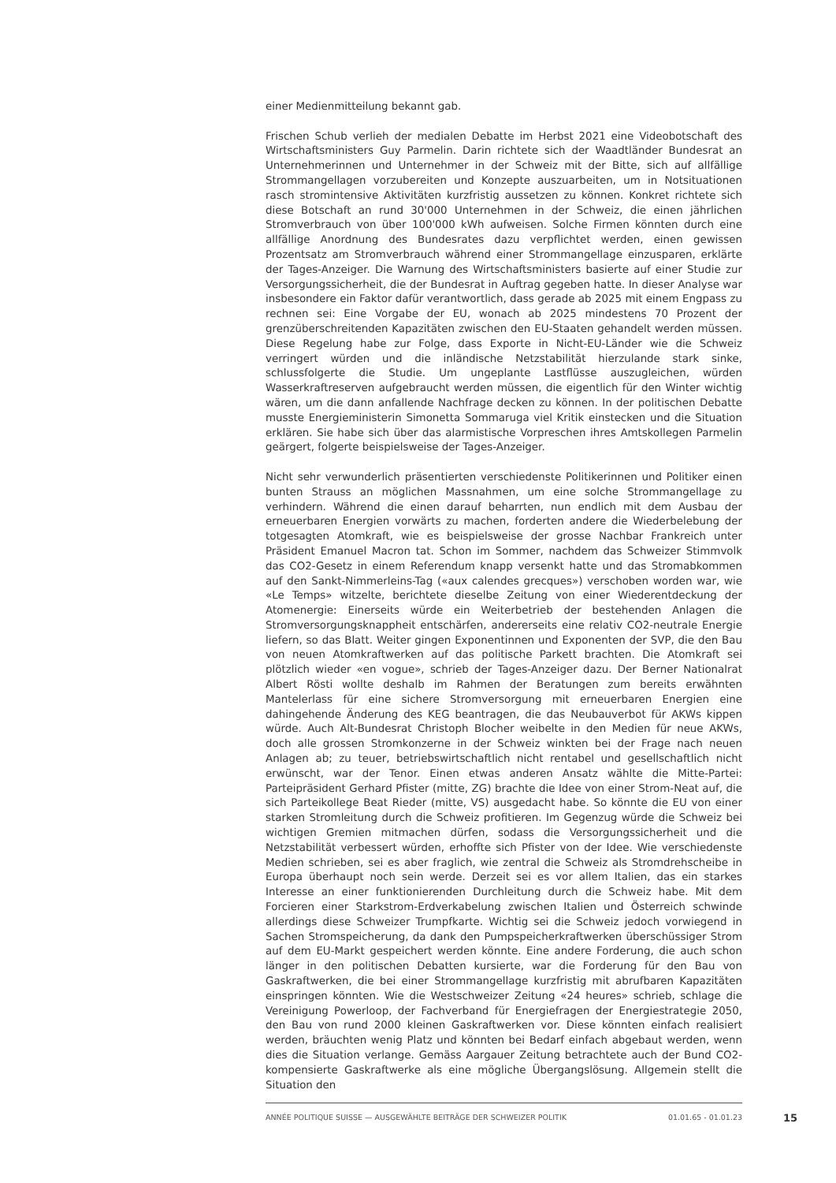einer Medienmitteilung bekannt gab.
Frischen Schub verlieh der medialen Debatte im Herbst 2021 eine Videobotschaft des Wirtschaftsministers Guy Parmelin. Darin richtete sich der Waadtländer Bundesrat an Unternehmerinnen und Unternehmer in der Schweiz mit der Bitte, sich auf allfällige Strommangellagen vorzubereiten und Konzepte auszuarbeiten, um in Notsituationen rasch stromintensive Aktivitäten kurzfristig aussetzen zu können. Konkret richtete sich diese Botschaft an rund 30'000 Unternehmen in der Schweiz, die einen jährlichen Stromverbrauch von über 100'000 kWh aufweisen. Solche Firmen könnten durch eine allfällige Anordnung des Bundesrates dazu verpflichtet werden, einen gewissen Prozentsatz am Stromverbrauch während einer Strommangellage einzusparen, erklärte der Tages-Anzeiger. Die Warnung des Wirtschaftsministers basierte auf einer Studie zur Versorgungssicherheit, die der Bundesrat in Auftrag gegeben hatte. In dieser Analyse war insbesondere ein Faktor dafür verantwortlich, dass gerade ab 2025 mit einem Engpass zu rechnen sei: Eine Vorgabe der EU, wonach ab 2025 mindestens 70 Prozent der grenzüberschreitenden Kapazitäten zwischen den EU-Staaten gehandelt werden müssen. Diese Regelung habe zur Folge, dass Exporte in Nicht-EU-Länder wie die Schweiz verringert würden und die inländische Netzstabilität hierzulande stark sinke, schlussfolgerte die Studie. Um ungeplante Lastflüsse auszugleichen, würden Wasserkraftreserven aufgebraucht werden müssen, die eigentlich für den Winter wichtig wären, um die dann anfallende Nachfrage decken zu können. In der politischen Debatte musste Energieministerin Simonetta Sommaruga viel Kritik einstecken und die Situation erklären. Sie habe sich über das alarmistische Vorpreschen ihres Amtskollegen Parmelin geärgert, folgerte beispielsweise der Tages-Anzeiger.
Nicht sehr verwunderlich präsentierten verschiedenste Politikerinnen und Politiker einen bunten Strauss an möglichen Massnahmen, um eine solche Strommangellage zu verhindern. Während die einen darauf beharrten, nun endlich mit dem Ausbau der erneuerbaren Energien vorwärts zu machen, forderten andere die Wiederbelebung der totgesagten Atomkraft, wie es beispielsweise der grosse Nachbar Frankreich unter Präsident Emanuel Macron tat. Schon im Sommer, nachdem das Schweizer Stimmvolk das CO2-Gesetz in einem Referendum knapp versenkt hatte und das Stromabkommen auf den Sankt-Nimmerleins-Tag («aux calendes grecques») verschoben worden war, wie «Le Temps» witzelte, berichtete dieselbe Zeitung von einer Wiederentdeckung der Atomenergie: Einerseits würde ein Weiterbetrieb der bestehenden Anlagen die Stromversorgungsknappheit entschärfen, andererseits eine relativ CO2-neutrale Energie liefern, so das Blatt. Weiter gingen Exponentinnen und Exponenten der SVP, die den Bau von neuen Atomkraftwerken auf das politische Parkett brachten. Die Atomkraft sei plötzlich wieder «en vogue», schrieb der Tages-Anzeiger dazu. Der Berner Nationalrat Albert Rösti wollte deshalb im Rahmen der Beratungen zum bereits erwähnten Mantelerlass für eine sichere Stromversorgung mit erneuerbaren Energien eine dahingehende Änderung des KEG beantragen, die das Neubauverbot für AKWs kippen würde. Auch Alt-Bundesrat Christoph Blocher weibelte in den Medien für neue AKWs, doch alle grossen Stromkonzerne in der Schweiz winkten bei der Frage nach neuen Anlagen ab; zu teuer, betriebswirtschaftlich nicht rentabel und gesellschaftlich nicht erwünscht, war der Tenor. Einen etwas anderen Ansatz wählte die Mitte-Partei: Parteipräsident Gerhard Pfister (mitte, ZG) brachte die Idee von einer Strom-Neat auf, die sich Parteikollege Beat Rieder (mitte, VS) ausgedacht habe. So könnte die EU von einer starken Stromleitung durch die Schweiz profitieren. Im Gegenzug würde die Schweiz bei wichtigen Gremien mitmachen dürfen, sodass die Versorgungssicherheit und die Netzstabilität verbessert würden, erhoffte sich Pfister von der Idee. Wie verschiedenste Medien schrieben, sei es aber fraglich, wie zentral die Schweiz als Stromdrehscheibe in Europa überhaupt noch sein werde. Derzeit sei es vor allem Italien, das ein starkes Interesse an einer funktionierenden Durchleitung durch die Schweiz habe. Mit dem Forcieren einer Starkstrom-Erdverkabelung zwischen Italien und Österreich schwinde allerdings diese Schweizer Trumpfkarte. Wichtig sei die Schweiz jedoch vorwiegend in Sachen Stromspeicherung, da dank den Pumpspeicherkraftwerken überschüssiger Strom auf dem EU-Markt gespeichert werden könnte. Eine andere Forderung, die auch schon länger in den politischen Debatten kursierte, war die Forderung für den Bau von Gaskraftwerken, die bei einer Strommangellage kurzfristig mit abrufbaren Kapazitäten einspringen könnten. Wie die Westschweizer Zeitung «24 heures» schrieb, schlage die Vereinigung Powerloop, der Fachverband für Energiefragen der Energiestrategie 2050, den Bau von rund 2000 kleinen Gaskraftwerken vor. Diese könnten einfach realisiert werden, bräuchten wenig Platz und könnten bei Bedarf einfach abgebaut werden, wenn dies die Situation verlange. Gemäss Aargauer Zeitung betrachtete auch der Bund CO2-kompensierte Gaskraftwerke als eine mögliche Übergangslösung. Allgemein stellt die Situation den
ANNÉE POLITIQUE SUISSE — AUSGEWÄHLTE BEITRÄGE DER SCHWEIZER POLITIK 01.01.65 - 01.01.23
15